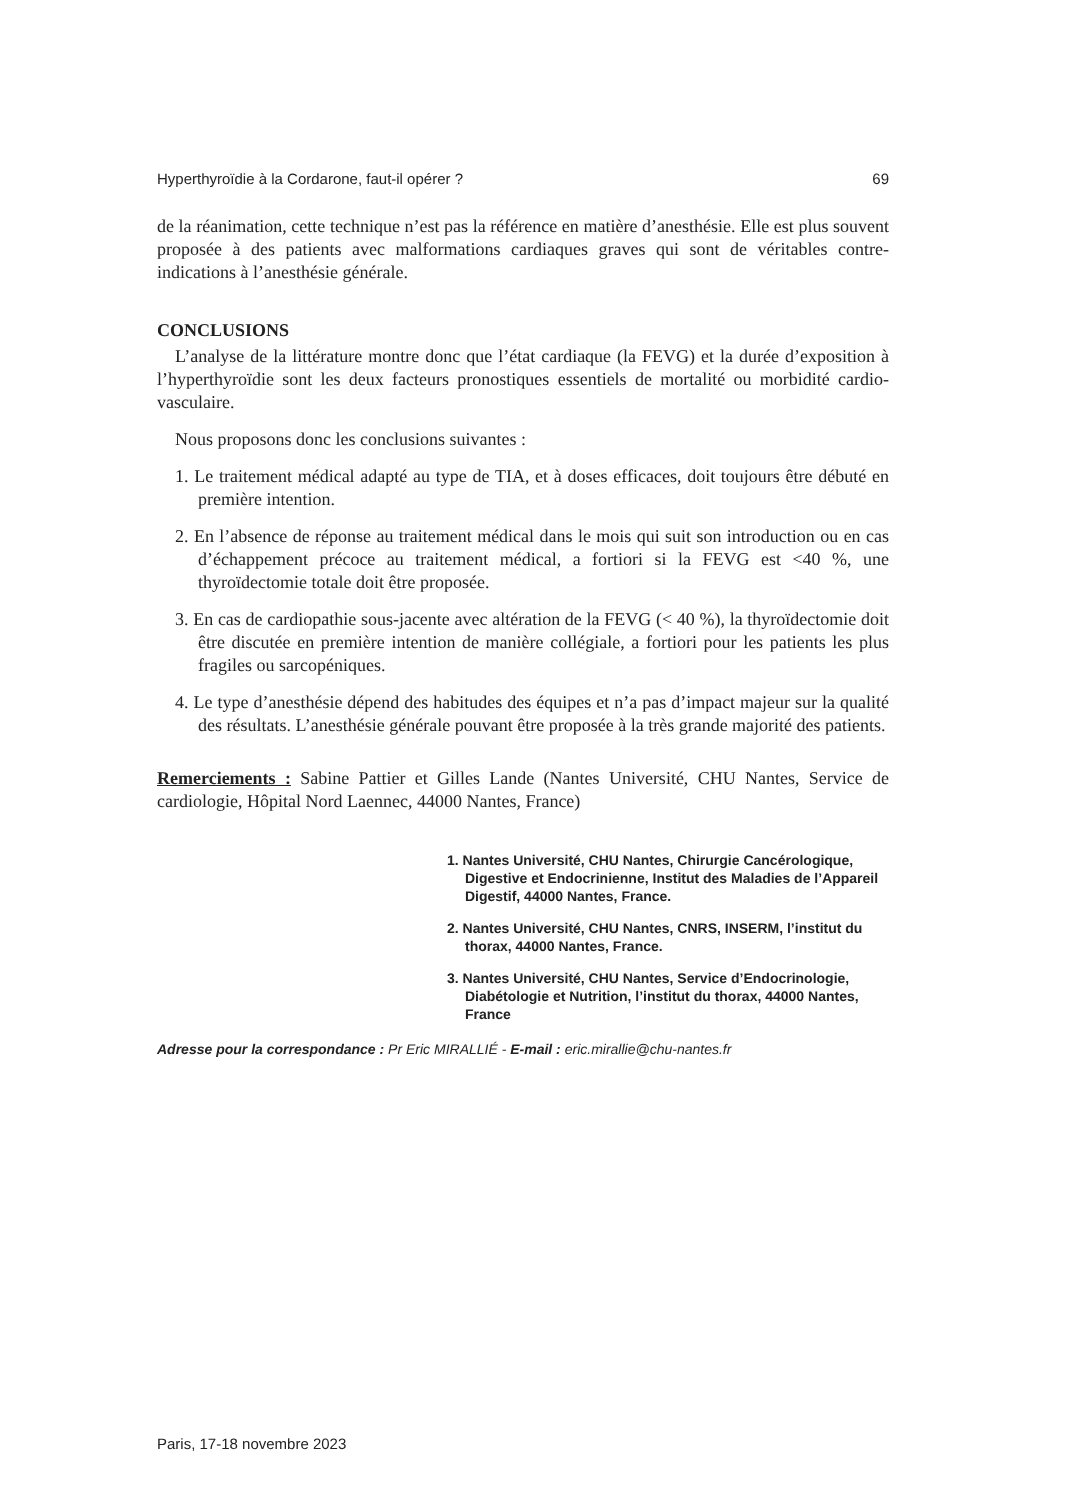Hyperthyroïdie à la Cordarone, faut-il opérer ? 69
de la réanimation, cette technique n’est pas la référence en matière d’anesthésie. Elle est plus souvent proposée à des patients avec malformations cardiaques graves qui sont de véritables contre-indications à l’anesthésie générale.
CONCLUSIONS
L’analyse de la littérature montre donc que l’état cardiaque (la FEVG) et la durée d’exposition à l’hyperthyroïdie sont les deux facteurs pronostiques essentiels de mortalité ou morbidité cardio-vasculaire.
Nous proposons donc les conclusions suivantes :
1. Le traitement médical adapté au type de TIA, et à doses efficaces, doit toujours être débuté en première intention.
2. En l’absence de réponse au traitement médical dans le mois qui suit son introduction ou en cas d’échappement précoce au traitement médical, a fortiori si la FEVG est <40 %, une thyroïdectomie totale doit être proposée.
3. En cas de cardiopathie sous-jacente avec altération de la FEVG (< 40 %), la thyroïdectomie doit être discutée en première intention de manière collégiale, a fortiori pour les patients les plus fragiles ou sarcopéniques.
4. Le type d’anesthésie dépend des habitudes des équipes et n’a pas d’impact majeur sur la qualité des résultats. L’anesthésie générale pouvant être proposée à la très grande majorité des patients.
Remerciements : Sabine Pattier et Gilles Lande (Nantes Université, CHU Nantes, Service de cardiologie, Hôpital Nord Laennec, 44000 Nantes, France)
1. Nantes Université, CHU Nantes, Chirurgie Cancérologique, Digestive et Endocrinienne, Institut des Maladies de l’Appareil Digestif, 44000 Nantes, France.
2. Nantes Université, CHU Nantes, CNRS, INSERM, l’institut du thorax, 44000 Nantes, France.
3. Nantes Université, CHU Nantes, Service d’Endocrinologie, Diabétologie et Nutrition, l’institut du thorax, 44000 Nantes, France
Adresse pour la correspondance : Pr Eric MIRALLIÉ - E-mail : eric.mirallie@chu-nantes.fr
Paris, 17-18 novembre 2023